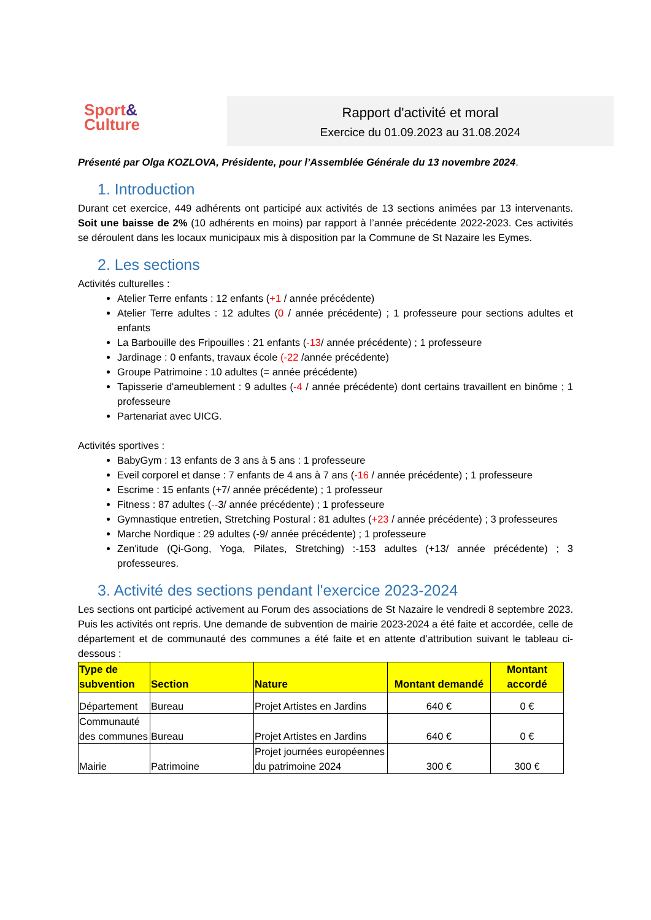Sport&
Culture
Rapport d'activité et moral
Exercice du 01.09.2023 au 31.08.2024
Présenté par Olga KOZLOVA, Présidente, pour l’Assemblée Générale du 13 novembre 2024.
1. Introduction
Durant cet exercice, 449 adhérents ont participé aux activités de 13 sections animées par 13 intervenants. Soit une baisse de 2% (10 adhérents en moins) par rapport à l’année précédente 2022-2023. Ces activités se déroulent dans les locaux municipaux mis à disposition par la Commune de St Nazaire les Eymes.
2. Les sections
Activités culturelles :
Atelier Terre enfants : 12 enfants (+1 / année précédente)
Atelier Terre adultes : 12 adultes (0 / année précédente) ; 1 professeure pour sections adultes et enfants
La Barbouille des Fripouilles : 21 enfants (-13/ année précédente) ; 1 professeure
Jardinage : 0 enfants, travaux école (-22 /année précédente)
Groupe Patrimoine : 10 adultes (= année précédente)
Tapisserie d'ameublement : 9 adultes (-4 / année précédente) dont certains travaillent en binôme ; 1 professeure
Partenariat avec UICG.
Activités sportives :
BabyGym : 13 enfants de 3 ans à 5 ans : 1 professeure
Eveil corporel et danse : 7 enfants de 4 ans à 7 ans (-16 / année précédente) ; 1 professeure
Escrime : 15 enfants (+7/ année précédente) ; 1 professeur
Fitness : 87 adultes (--3/ année précédente) ; 1 professeure
Gymnastique entretien, Stretching Postural : 81 adultes (+23 / année précédente) ; 3 professeures
Marche Nordique : 29 adultes (-9/ année précédente) ; 1 professeure
Zen'itude (Qi-Gong, Yoga, Pilates, Stretching) :-153 adultes (+13/ année précédente) ; 3 professeures.
3. Activité des sections pendant l'exercice 2023-2024
Les sections ont participé activement au Forum des associations de St Nazaire le vendredi 8 septembre 2023. Puis les activités ont repris. Une demande de subvention de mairie 2023-2024 a été faite et accordée, celle de département et de communauté des communes a été faite et en attente d’attribution suivant le tableau ci-dessous :
| Type de subvention | Section | Nature | Montant demandé | Montant accordé |
| --- | --- | --- | --- | --- |
| Département | Bureau | Projet Artistes en Jardins | 640 € | 0 € |
| Communauté des communes | Bureau | Projet Artistes en Jardins | 640 € | 0 € |
| Mairie | Patrimoine | Projet journées européennes du patrimoine 2024 | 300 € | 300 € |